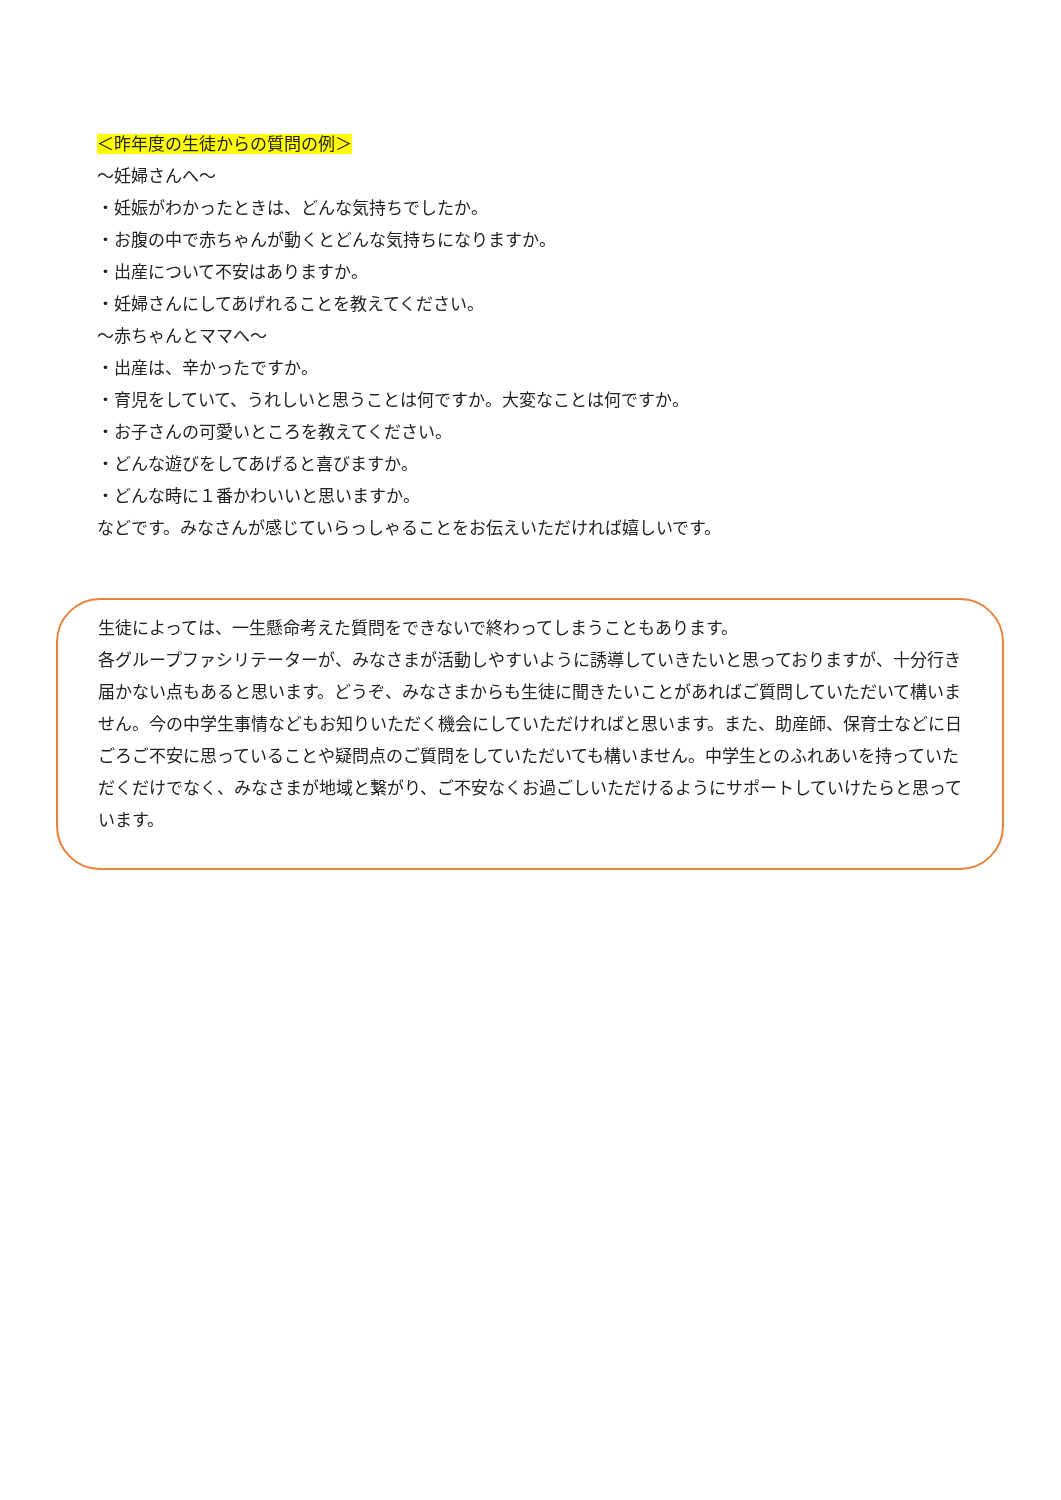＜昨年度の生徒からの質問の例＞
～妊婦さんへ～
・妊娠がわかったときは、どんな気持ちでしたか。
・お腹の中で赤ちゃんが動くとどんな気持ちになりますか。
・出産について不安はありますか。
・妊婦さんにしてあげれることを教えてください。
～赤ちゃんとママへ～
・出産は、辛かったですか。
・育児をしていて、うれしいと思うことは何ですか。大変なことは何ですか。
・お子さんの可愛いところを教えてください。
・どんな遊びをしてあげると喜びますか。
・どんな時に１番かわいいと思いますか。
などです。みなさんが感じていらっしゃることをお伝えいただければ嬉しいです。
生徒によっては、一生懸命考えた質問をできないで終わってしまうこともあります。
各グループファシリテーターが、みなさまが活動しやすいように誘導していきたいと思っておりますが、十分行き届かない点もあると思います。どうぞ、みなさまからも生徒に聞きたいことがあればご質問していただいて構いません。今の中学生事情などもお知りいただく機会にしていただければと思います。また、助産師、保育士などに日ごろご不安に思っていることや疑問点のご質問をしていただいても構いません。中学生とのふれあいを持っていただくだけでなく、みなさまが地域と繋がり、ご不安なくお過ごしいただけるようにサポートしていけたらと思っています。